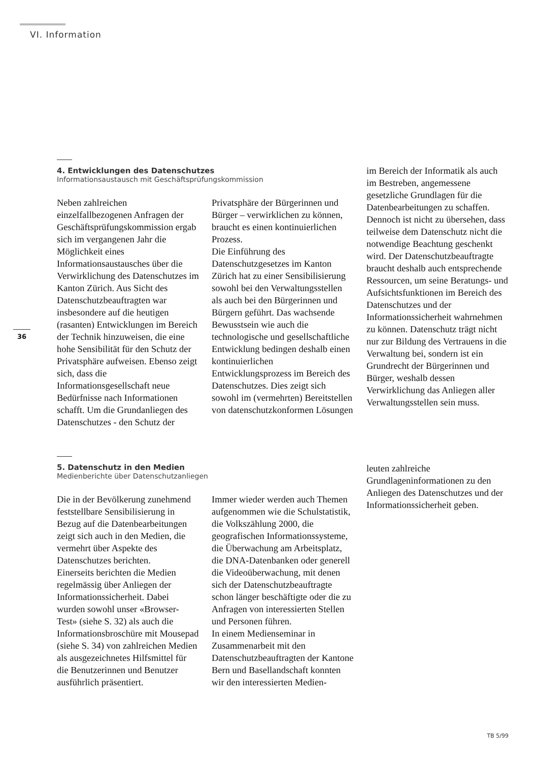VI. Information
36
4. Entwicklungen des Datenschutzes
Informationsaustausch mit Geschäftsprüfungskommission
Neben zahlreichen einzelfallbezogenen Anfragen der Geschäftsprüfungskommission ergab sich im vergangenen Jahr die Möglichkeit eines Informationsaustausches über die Verwirklichung des Datenschutzes im Kanton Zürich. Aus Sicht des Datenschutzbeauftragten war insbesondere auf die heutigen (rasanten) Entwicklungen im Bereich der Technik hinzuweisen, die eine hohe Sensibilität für den Schutz der Privatsphäre aufweisen. Ebenso zeigt sich, dass die Informationsgesellschaft neue Bedürfnisse nach Informationen schafft. Um die Grundanliegen des Datenschutzes - den Schutz der
Privatsphäre der Bürgerinnen und Bürger – verwirklichen zu können, braucht es einen kontinuierlichen Prozess.
Die Einführung des Datenschutzgesetzes im Kanton Zürich hat zu einer Sensibilisierung sowohl bei den Verwaltungsstellen als auch bei den Bürgerinnen und Bürgern geführt. Das wachsende Bewusstsein wie auch die technologische und gesellschaftliche Entwicklung bedingen deshalb einen kontinuierlichen Entwicklungsprozess im Bereich des Datenschutzes. Dies zeigt sich sowohl im (vermehrten) Bereitstellen von datenschutzkonformen Lösungen
im Bereich der Informatik als auch im Bestreben, angemessene gesetzliche Grundlagen für die Datenbearbeitungen zu schaffen. Dennoch ist nicht zu übersehen, dass teilweise dem Datenschutz nicht die notwendige Beachtung geschenkt wird. Der Datenschutzbeauftragte braucht deshalb auch entsprechende Ressourcen, um seine Beratungs- und Aufsichtsfunktionen im Bereich des Datenschutzes und der Informationssicherheit wahrnehmen zu können. Datenschutz trägt nicht nur zur Bildung des Vertrauens in die Verwaltung bei, sondern ist ein Grundrecht der Bürgerinnen und Bürger, weshalb dessen Verwirklichung das Anliegen aller Verwaltungsstellen sein muss.
5. Datenschutz in den Medien
Medienberichte über Datenschutzanliegen
Die in der Bevölkerung zunehmend feststellbare Sensibilisierung in Bezug auf die Datenbearbeitungen zeigt sich auch in den Medien, die vermehrt über Aspekte des Datenschutzes berichten.
Einerseits berichten die Medien regelmässig über Anliegen der Informationssicherheit. Dabei wurden sowohl unser «Browser-Test» (siehe S. 32) als auch die Informationsbroschüre mit Mousepad (siehe S. 34) von zahlreichen Medien als ausgezeichnetes Hilfsmittel für die Benutzerinnen und Benutzer ausführlich präsentiert.
Immer wieder werden auch Themen aufgenommen wie die Schulstatistik, die Volkszählung 2000, die geografischen Informationssysteme, die Überwachung am Arbeitsplatz, die DNA-Datenbanken oder generell die Videoüberwachung, mit denen sich der Datenschutzbeauftragte schon länger beschäftigte oder die zu Anfragen von interessierten Stellen und Personen führen.
In einem Medienseminar in Zusammenarbeit mit den Datenschutzbeauftragten der Kantone Bern und Basellandschaft konnten wir den interessierten Medien-
leuten zahlreiche Grundlageninformationen zu den Anliegen des Datenschutzes und der Informationssicherheit geben.
TB 5/99